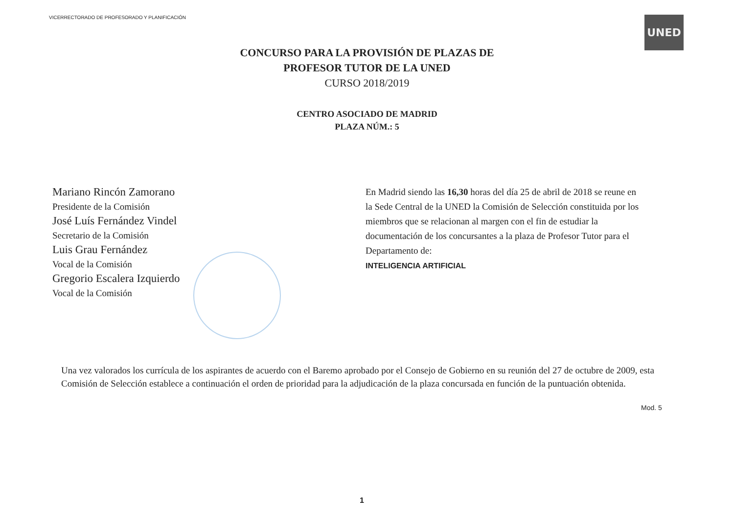VICERRECTORADO DE PROFESORADO Y PLANIFICACIÓN
UNED
CONCURSO PARA LA PROVISIÓN DE PLAZAS DE
PROFESOR TUTOR DE LA UNED
CURSO 2018/2019
CENTRO ASOCIADO DE MADRID
PLAZA NÚM.: 5
Mariano Rincón Zamorano
Presidente de la Comisión
José Luís Fernández Vindel
Secretario de la Comisión
Luis Grau Fernández
Vocal de la Comisión
Gregorio Escalera Izquierdo
Vocal de la Comisión
En Madrid siendo las 16,30 horas del día 25 de abril de 2018 se reune en la Sede Central de la UNED la Comisión de Selección constituida por los miembros que se relacionan al margen con el fin de estudiar la documentación de los concursantes a la plaza de Profesor Tutor para el Departamento de:
INTELIGENCIA ARTIFICIAL
Una vez valorados los currícula de los aspirantes de acuerdo con el Baremo aprobado por el Consejo de Gobierno en su reunión del 27 de octubre de 2009, esta Comisión de Selección establece a continuación el orden de prioridad para la adjudicación de la plaza concursada en función de la puntuación obtenida.
Mod. 5
1